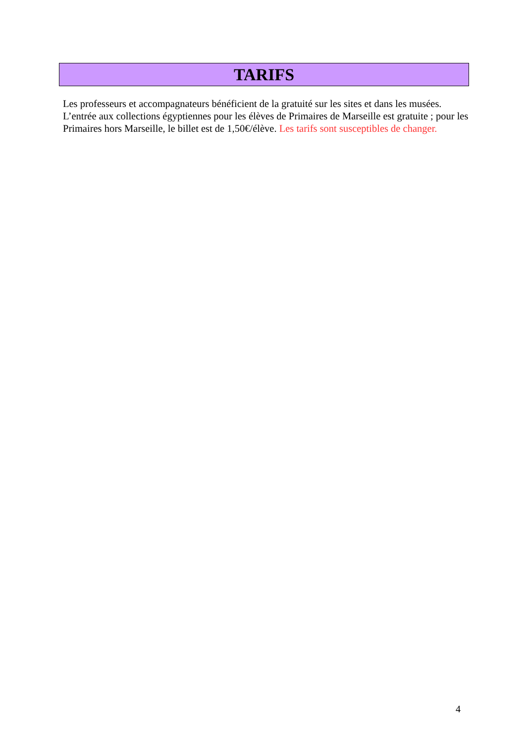TARIFS
Les professeurs et accompagnateurs bénéficient de la gratuité sur les sites et dans les musées. L’entrée aux collections égyptiennes pour les élèves de Primaires de Marseille est gratuite ; pour les Primaires hors Marseille, le billet est de 1,50€/élève. Les tarifs sont susceptibles de changer.
4